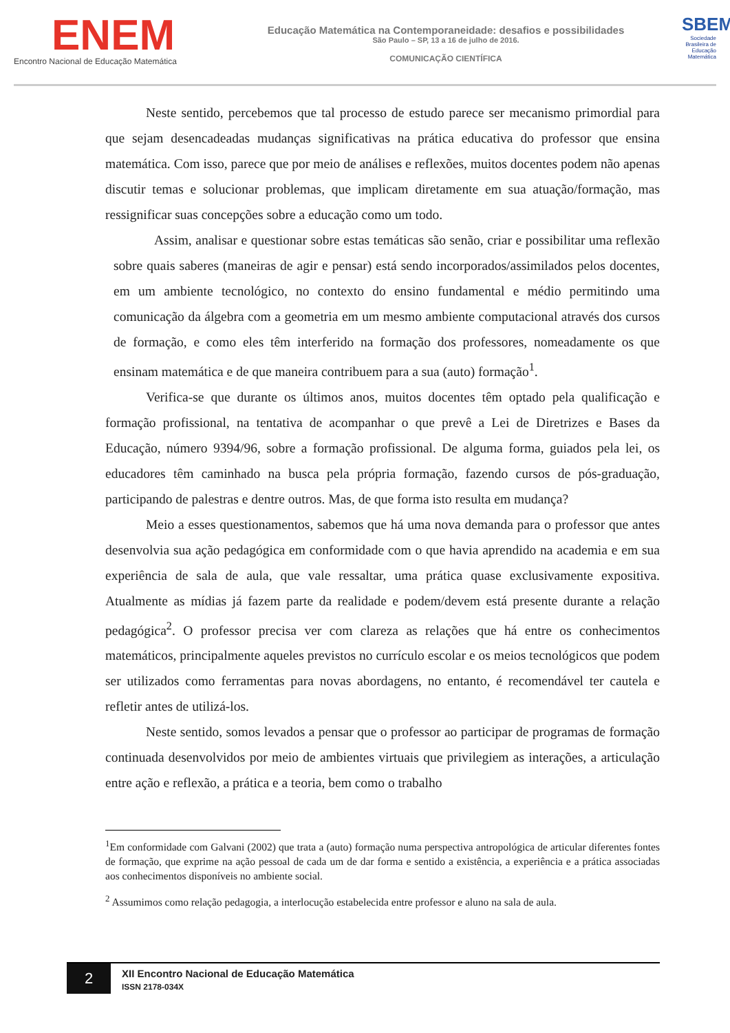ENEM
Encontro Nacional de Educação Matemática
Educação Matemática na Contemporaneidade: desafios e possibilidades
São Paulo – SP, 13 a 16 de julho de 2016.
COMUNICAÇÃO CIENTÍFICA
SBEM
Sociedade Brasileira de Educação Matemática
Neste sentido, percebemos que tal processo de estudo parece ser mecanismo primordial para que sejam desencadeadas mudanças significativas na prática educativa do professor que ensina matemática. Com isso, parece que por meio de análises e reflexões, muitos docentes podem não apenas discutir temas e solucionar problemas, que implicam diretamente em sua atuação/formação, mas ressignificar suas concepções sobre a educação como um todo.
Assim, analisar e questionar sobre estas temáticas são senão, criar e possibilitar uma reflexão sobre quais saberes (maneiras de agir e pensar) está sendo incorporados/assimilados pelos docentes, em um ambiente tecnológico, no contexto do ensino fundamental e médio permitindo uma comunicação da álgebra com a geometria em um mesmo ambiente computacional através dos cursos de formação, e como eles têm interferido na formação dos professores, nomeadamente os que ensinam matemática e de que maneira contribuem para a sua (auto) formação<sup>1</sup>.
Verifica-se que durante os últimos anos, muitos docentes têm optado pela qualificação e formação profissional, na tentativa de acompanhar o que prevê a Lei de Diretrizes e Bases da Educação, número 9394/96, sobre a formação profissional. De alguma forma, guiados pela lei, os educadores têm caminhado na busca pela própria formação, fazendo cursos de pós-graduação, participando de palestras e dentre outros. Mas, de que forma isto resulta em mudança?
Meio a esses questionamentos, sabemos que há uma nova demanda para o professor que antes desenvolvia sua ação pedagógica em conformidade com o que havia aprendido na academia e em sua experiência de sala de aula, que vale ressaltar, uma prática quase exclusivamente expositiva. Atualmente as mídias já fazem parte da realidade e podem/devem está presente durante a relação pedagógica<sup>2</sup>. O professor precisa ver com clareza as relações que há entre os conhecimentos matemáticos, principalmente aqueles previstos no currículo escolar e os meios tecnológicos que podem ser utilizados como ferramentas para novas abordagens, no entanto, é recomendável ter cautela e refletir antes de utilizá-los.
Neste sentido, somos levados a pensar que o professor ao participar de programas de formação continuada desenvolvidos por meio de ambientes virtuais que privilegiem as interações, a articulação entre ação e reflexão, a prática e a teoria, bem como o trabalho
<sup>1</sup> Em conformidade com Galvani (2002) que trata a (auto) formação numa perspectiva antropológica de articular diferentes fontes de formação, que exprime na ação pessoal de cada um de dar forma e sentido a existência, a experiência e a prática associadas aos conhecimentos disponíveis no ambiente social.
<sup>2</sup> Assumimos como relação pedagogia, a interlocução estabelecida entre professor e aluno na sala de aula.
2
XII Encontro Nacional de Educação Matemática
ISSN 2178-034X